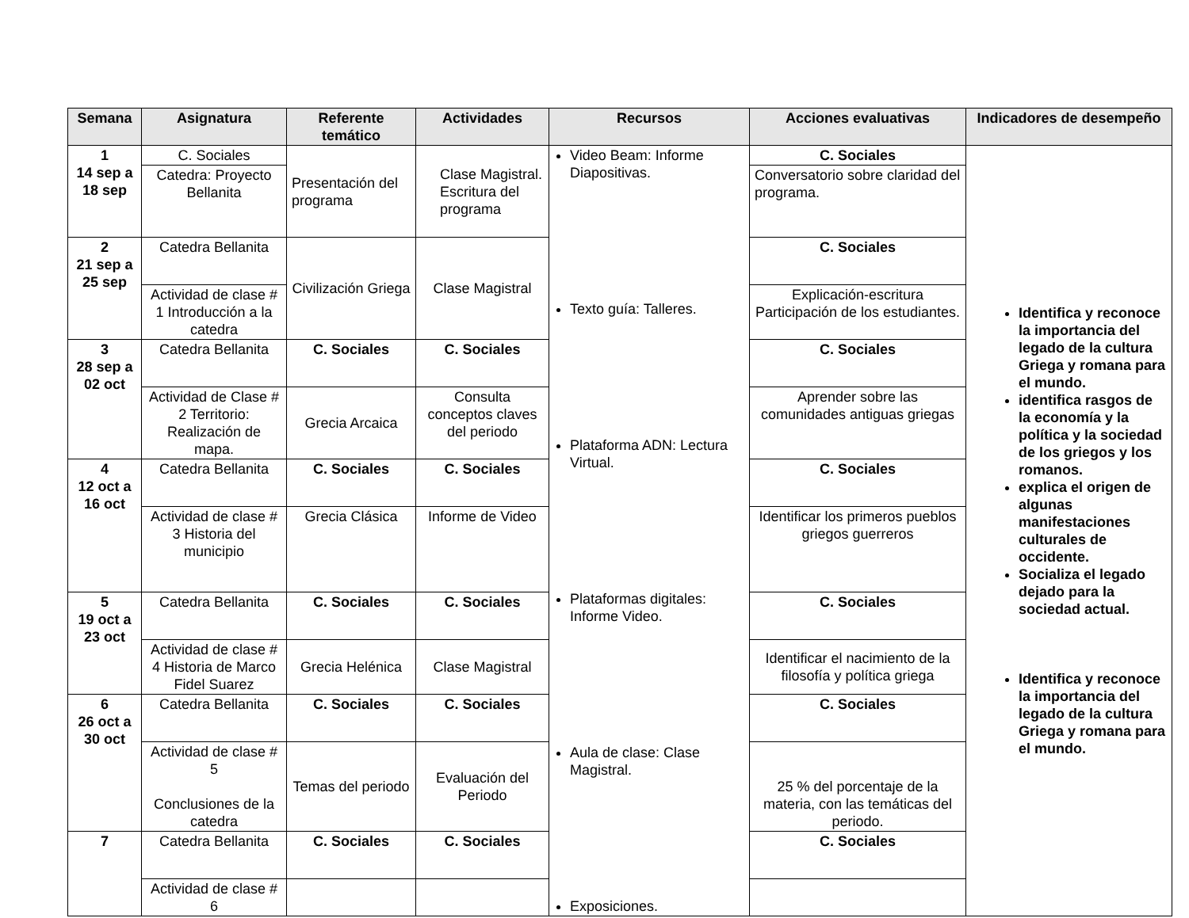| Semana | Asignatura | Referente temático | Actividades | Recursos | Acciones evaluativas | Indicadores de desempeño |
| --- | --- | --- | --- | --- | --- | --- |
| 1 14 sep a 18 sep | C. Sociales | Presentación del programa | Clase Magistral. Escritura del programa | Video Beam: Informe Diapositivas. Texto guía: Talleres. Plataforma ADN: Lectura Virtual. Plataformas digitales: Informe Video. Aula de clase: Clase Magistral. Exposiciones. | C. Sociales | Identifica y reconoce la importancia del legado de la cultura Griega y romana para el mundo. identifica rasgos de la economía y la política y la sociedad de los griegos y los romanos. explica el origen de algunas manifestaciones culturales de occidente. Socializa el legado dejado para la sociedad actual. Identifica y reconoce la importancia del legado de la cultura Griega y romana para el mundo. |
| | Catedra: Proyecto Bellanita | | | | Conversatorio sobre claridad del programa. | |
| 2 21 sep a 25 sep | Catedra Bellanita | Civilización Griega | Clase Magistral | | C. Sociales | |
| | Actividad de clase # 1 Introducción a la catedra | | | | Explicación-escritura Participación de los estudiantes. | |
| 3 28 sep a 02 oct | Catedra Bellanita | C. Sociales | C. Sociales | | C. Sociales | |
| | Actividad de Clase # 2 Territorio: Realización de mapa. | Grecia Arcaica | Consulta conceptos claves del periodo | | Aprender sobre las comunidades antiguas griegas | |
| 4 12 oct a 16 oct | Catedra Bellanita | C. Sociales | C. Sociales | | C. Sociales | |
| | Actividad de clase # 3 Historia del municipio | Grecia Clásica | Informe de Video | | Identificar los primeros pueblos griegos guerreros | |
| 5 19 oct a 23 oct | Catedra Bellanita | C. Sociales | C. Sociales | | C. Sociales | |
| | Actividad de clase # 4 Historia de Marco Fidel Suarez | Grecia Helénica | Clase Magistral | | Identificar el nacimiento de la filosofía y política griega | |
| 6 26 oct a 30 oct | Catedra Bellanita | C. Sociales | C. Sociales | | C. Sociales | |
| | Actividad de clase # 5 Conclusiones de la catedra | Temas del periodo | Evaluación del Periodo | | 25 % del porcentaje de la materia, con las temáticas del periodo. | |
| 7 | Catedra Bellanita | C. Sociales | C. Sociales | | C. Sociales | |
| | Actividad de clase # 6 | | | | | |